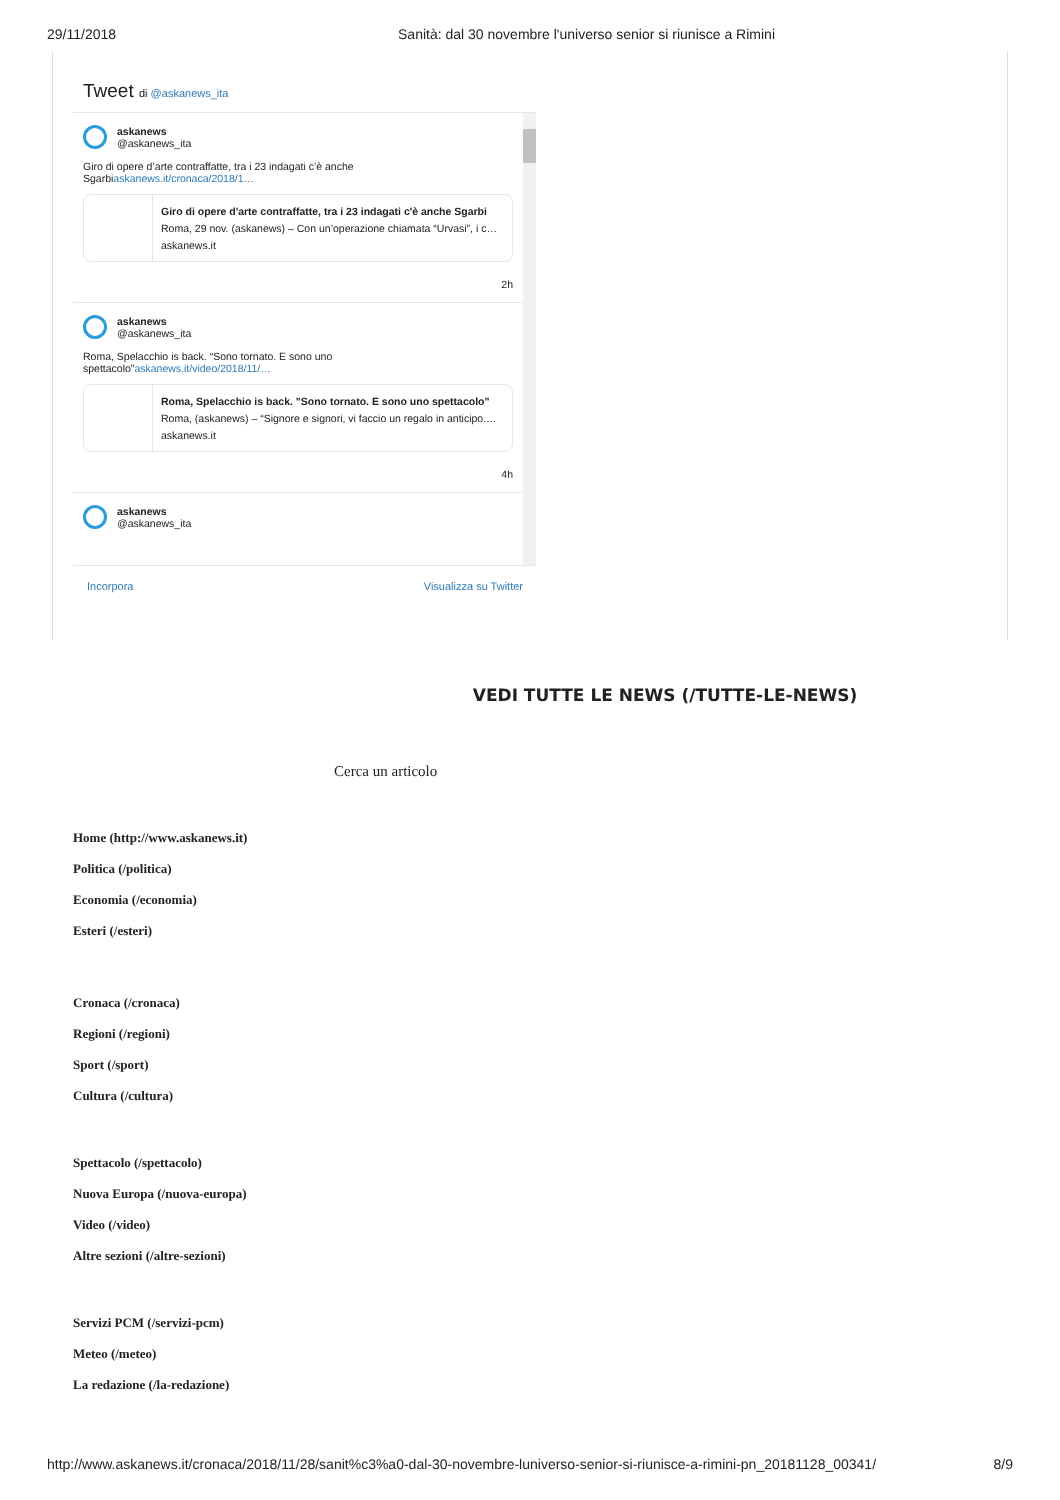29/11/2018 Sanità: dal 30 novembre l'universo senior si riunisce a Rimini
Tweet di @askanews_ita
askanews
@askanews_ita
Giro di opere d’arte contraffatte, tra i 23 indagati c’è anche Sgarbiaskanews.it/cronaca/2018/1…
Giro di opere d'arte contraffatte, tra i 23 indagati c'è anche Sgarbi
Roma, 29 nov. (askanews) – Con un’operazione chiamata “Urvasi”, i c…
askanews.it
2h
askanews
@askanews_ita
Roma, Spelacchio is back. “Sono tornato. E sono uno spettacolo”askanews.it/video/2018/11/…
Roma, Spelacchio is back. "Sono tornato. E sono uno spettacolo"
Roma, (askanews) – “Signore e signori, vi faccio un regalo in anticipo.…
askanews.it
4h
askanews
@askanews_ita
Incorpora Visualizza su Twitter
VEDI TUTTE LE NEWS (/TUTTE-LE-NEWS)
Cerca un articolo
Home (http://www.askanews.it)
Politica (/politica)
Economia (/economia)
Esteri (/esteri)
Cronaca (/cronaca)
Regioni (/regioni)
Sport (/sport)
Cultura (/cultura)
Spettacolo (/spettacolo)
Nuova Europa (/nuova-europa)
Video (/video)
Altre sezioni (/altre-sezioni)
Servizi PCM (/servizi-pcm)
Meteo (/meteo)
La redazione (/la-redazione)
http://www.askanews.it/cronaca/2018/11/28/sanit%c3%a0-dal-30-novembre-luniverso-senior-si-riunisce-a-rimini-pn_20181128_00341/ 8/9